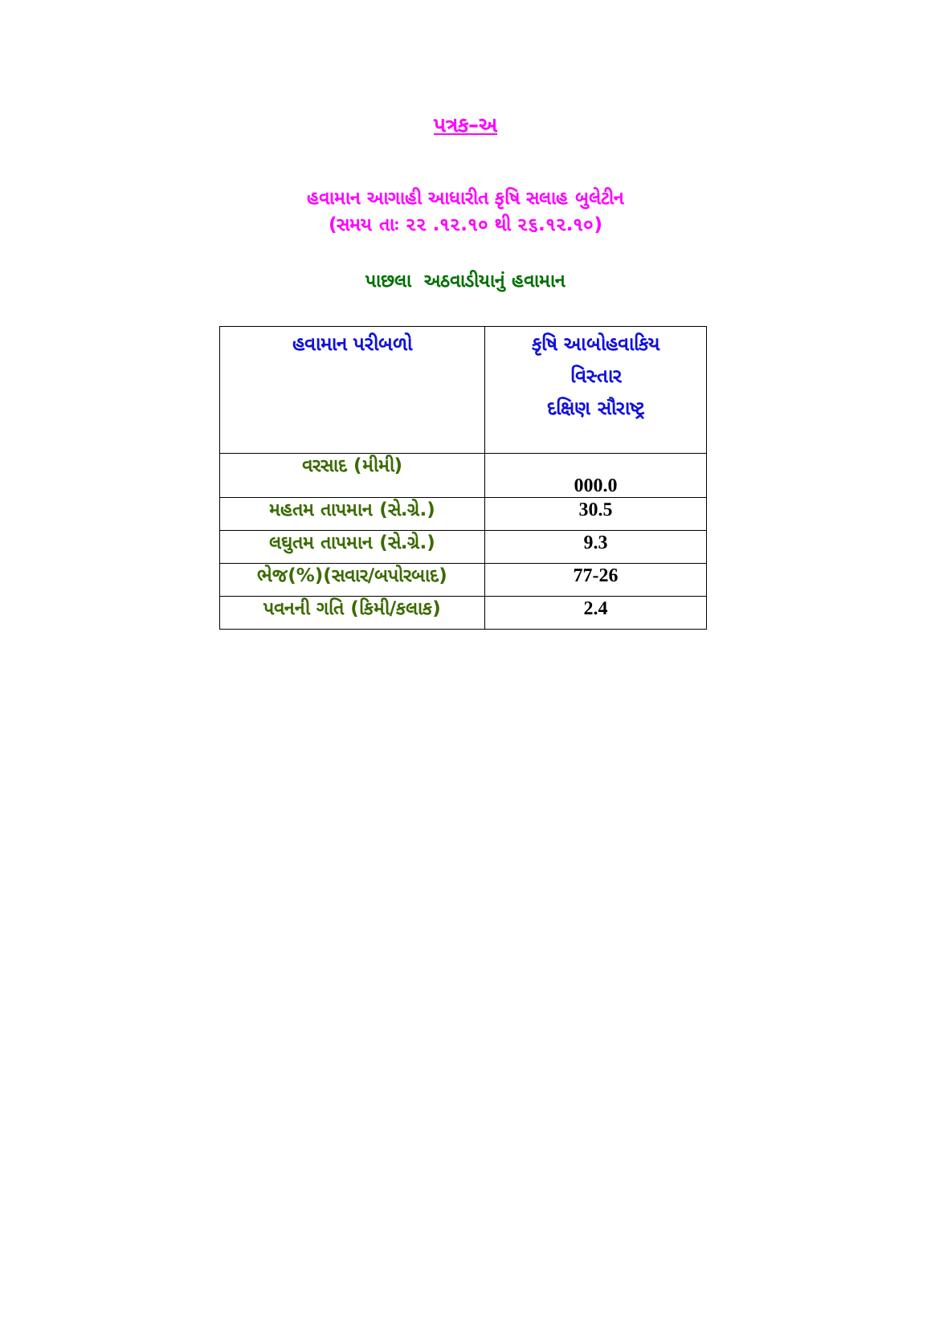પત્રક–અ
હવામાન આગાહી આધારીત કૃષિ સલાહ બુલેટીન
(સમય તાઃ ૨૨ .૧૨.૧૦ થી ૨૬.૧૨.૧૦)
પાછલા અઠવાડીયાનું હવામાન
| હવામાન પરીબળો | કૃષિ આબોહવાકિય વિસ્તાર દક્ષિણ સૌરાષ્ટ્ર |
| --- | --- |
| વરસાદ (મીમી) | 000.0 |
| મહતમ તાપમાન (સે.ગ્રે.) | 30.5 |
| લઘુતમ તાપમાન (સે.ગ્રે.) | 9.3 |
| ભેજ(%)(સવાર/બપોરબાદ) | 77-26 |
| પવનની ગતિ (કિમી/કલાક) | 2.4 |